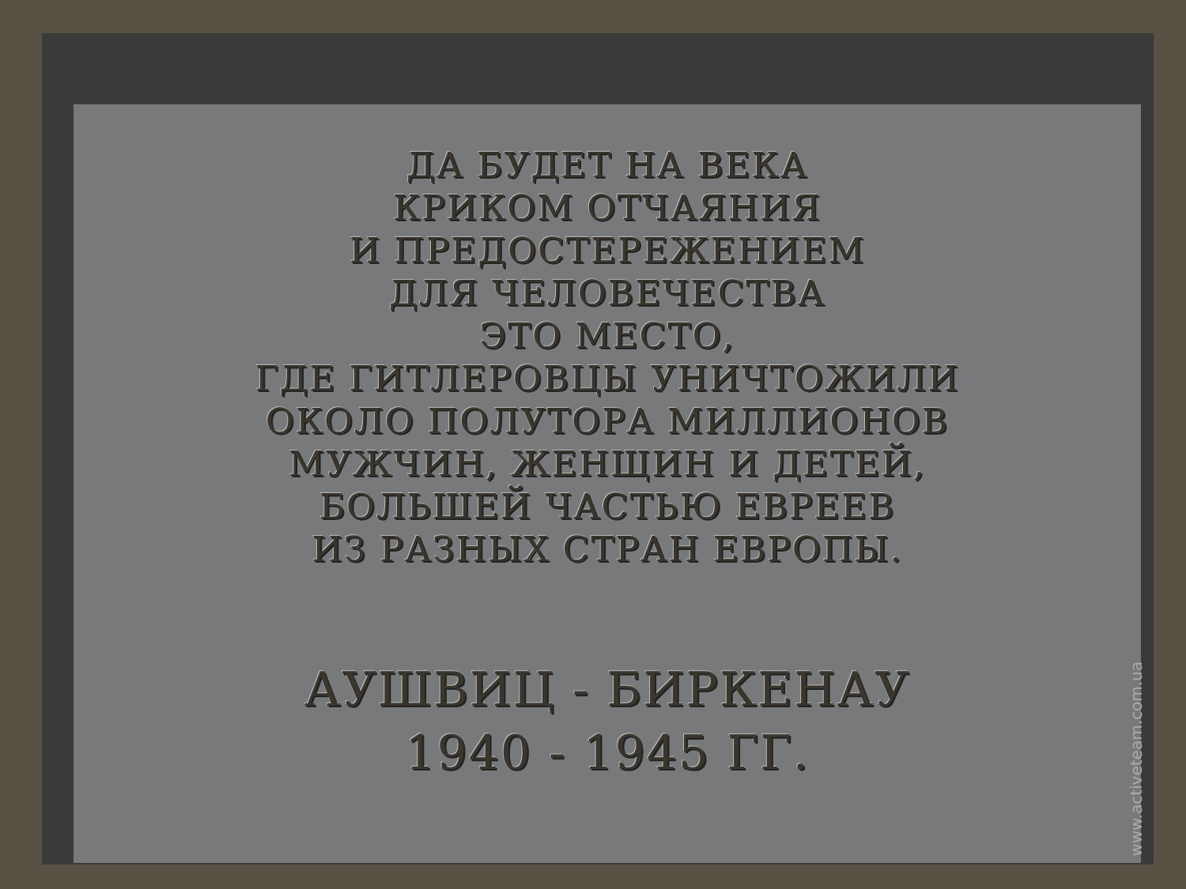ДА БУДЕТ НА ВЕКА
КРИКОМ ОТЧАЯНИЯ
И ПРЕДОСТЕРЕЖЕНИЕМ
ДЛЯ ЧЕЛОВЕЧЕСТВА
ЭТО МЕСТО,
ГДЕ ГИТЛЕРОВЦЫ УНИЧТОЖИЛИ
ОКОЛО ПОЛУТОРА МИЛЛИОНОВ
МУЖЧИН, ЖЕНЩИН И ДЕТЕЙ,
БОЛЬШЕЙ ЧАСТЬЮ ЕВРЕЕВ
ИЗ РАЗНЫХ СТРАН ЕВРОПЫ.
АУШВИЦ - БИРКЕНАУ
1940 - 1945 ГГ.
www.activeteam.com.ua